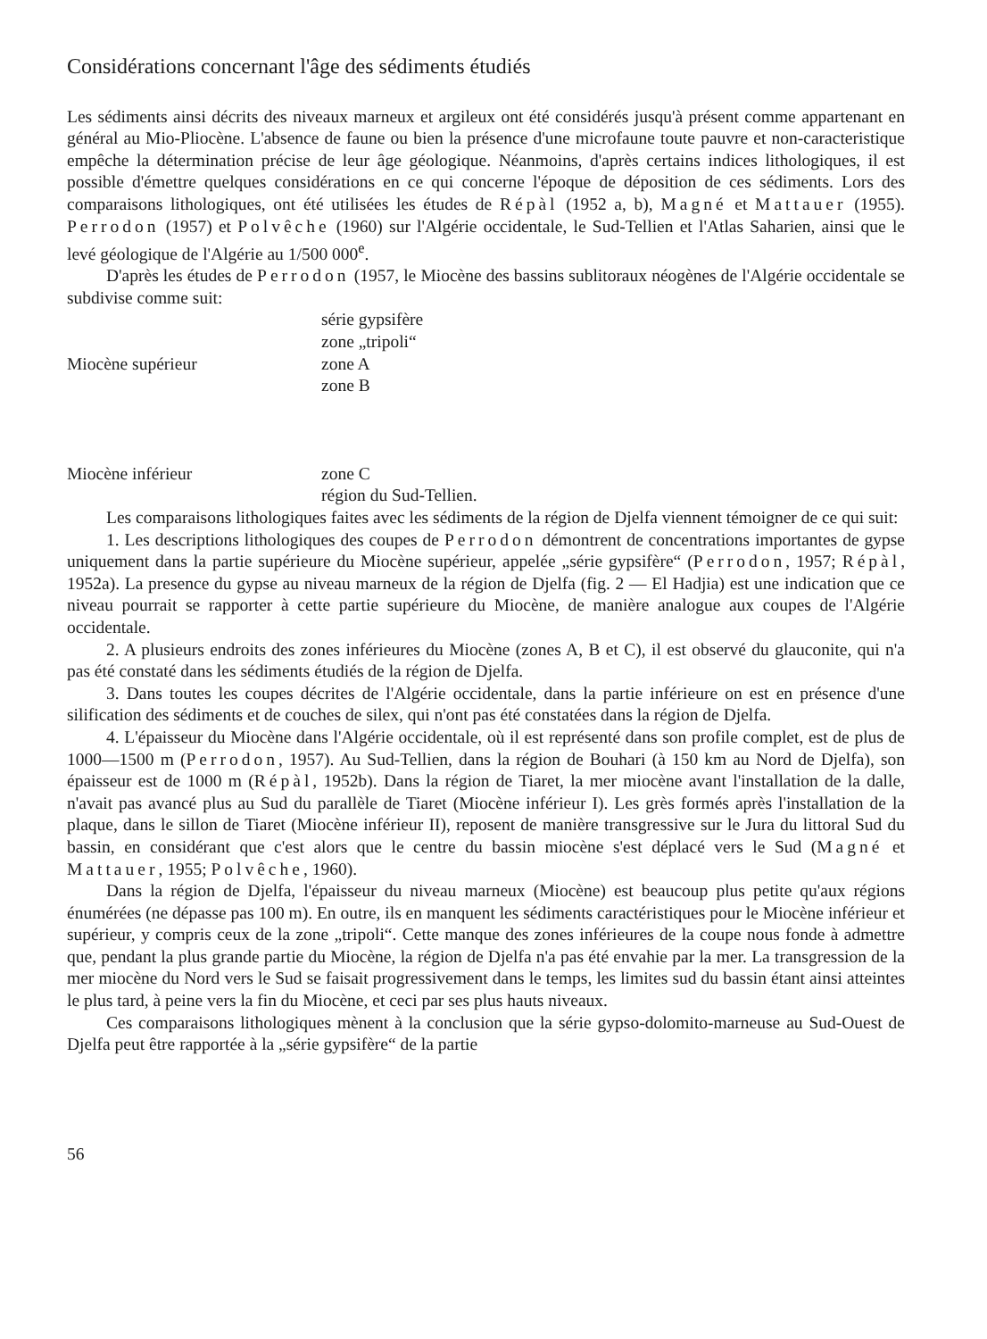Considérations concernant l'âge des sédiments étudiés
Les sédiments ainsi décrits des niveaux marneux et argileux ont été considérés jusqu'à présent comme appartenant en général au Mio-Pliocène. L'absence de faune ou bien la présence d'une microfaune toute pauvre et non-caracteristique empêche la détermination précise de leur âge géologique. Néanmoins, d'après certains indices lithologiques, il est possible d'émettre quelques considérations en ce qui concerne l'époque de déposition de ces sédiments. Lors des comparaisons lithologiques, ont été utilisées les études de Répàl (1952 a, b), Magné et Mattauer (1955). Perrodon (1957) et Polvêche (1960) sur l'Algérie occidentale, le Sud-Tellien et l'Atlas Saharien, ainsi que le levé géologique de l'Algérie au 1/500 000<sup>e</sup>.
D'après les études de Perrodon (1957, le Miocène des bassins sublitoraux néogènes de l'Algérie occidentale se subdivise comme suit:
| | série gypsifère |
| | zone „tripoli“ |
| Miocène supérieur | zone A |
| | zone B |
| Miocène inférieur | zone C |
| | région du Sud-Tellien. |
Les comparaisons lithologiques faites avec les sédiments de la région de Djelfa viennent témoigner de ce qui suit:
1. Les descriptions lithologiques des coupes de Perrodon démontrent de concentrations importantes de gypse uniquement dans la partie supérieure du Miocène supérieur, appelée „série gypsifère“ (Perrodon, 1957; Répàl, 1952a). La presence du gypse au niveau marneux de la région de Djelfa (fig. 2 — El Hadjia) est une indication que ce niveau pourrait se rapporter à cette partie supérieure du Miocène, de manière analogue aux coupes de l'Algérie occidentale.
2. A plusieurs endroits des zones inférieures du Miocène (zones A, B et C), il est observé du glauconite, qui n'a pas été constaté dans les sédiments étudiés de la région de Djelfa.
3. Dans toutes les coupes décrites de l'Algérie occidentale, dans la partie inférieure on est en présence d'une silification des sédiments et de couches de silex, qui n'ont pas été constatées dans la région de Djelfa.
4. L'épaisseur du Miocène dans l'Algérie occidentale, où il est représenté dans son profile complet, est de plus de 1000—1500 m (Perrodon, 1957). Au Sud-Tellien, dans la région de Bouhari (à 150 km au Nord de Djelfa), son épaisseur est de 1000 m (Répàl, 1952b). Dans la région de Tiaret, la mer miocène avant l'installation de la dalle, n'avait pas avancé plus au Sud du parallèle de Tiaret (Miocène inférieur I). Les grès formés après l'installation de la plaque, dans le sillon de Tiaret (Miocène inférieur II), reposent de manière transgressive sur le Jura du littoral Sud du bassin, en considérant que c'est alors que le centre du bassin miocène s'est déplacé vers le Sud (Magné et Mattauer, 1955; Polvêche, 1960).
Dans la région de Djelfa, l'épaisseur du niveau marneux (Miocène) est beaucoup plus petite qu'aux régions énumérées (ne dépasse pas 100 m). En outre, ils en manquent les sédiments caractéristiques pour le Miocène inférieur et supérieur, y compris ceux de la zone „tripoli“. Cette manque des zones inférieures de la coupe nous fonde à admettre que, pendant la plus grande partie du Miocène, la région de Djelfa n'a pas été envahie par la mer. La transgression de la mer miocène du Nord vers le Sud se faisait progressivement dans le temps, les limites sud du bassin étant ainsi atteintes le plus tard, à peine vers la fin du Miocène, et ceci par ses plus hauts niveaux.
Ces comparaisons lithologiques mènent à la conclusion que la série gypso-dolomito-marneuse au Sud-Ouest de Djelfa peut être rapportée à la „série gypsifère“ de la partie
56